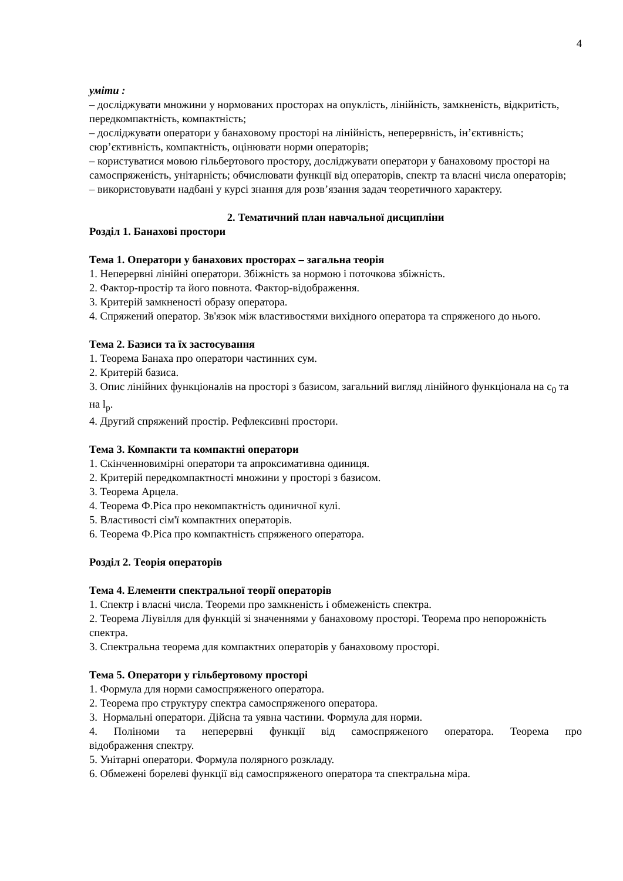4
уміти :
– досліджувати множини у нормованих просторах на опуклість, лінійність, замкненість, відкритість, передкомпактність, компактність;
– досліджувати оператори у банаховому просторі на лінійність, неперервність, ін’єктивність; сюр’єктивність, компактність, оцінювати норми операторів;
– користуватися мовою гільбертового простору, досліджувати оператори у банаховому просторі на самоспряженість, унітарність; обчислювати функції від операторів, спектр та власні числа операторів;
– використовувати надбані у курсі знання для розв’язання задач теоретичного характеру.
2. Тематичний план навчальної дисципліни
Розділ 1. Банахові простори
Тема 1. Оператори у банахових просторах – загальна теорія
1. Неперервні лінійні оператори. Збіжність за нормою і поточкова збіжність.
2. Фактор-простір та його повнота. Фактор-відображення.
3. Критерій замкненості образу оператора.
4. Спряжений оператор. Зв'язок між властивостями вихідного оператора та спряженого до нього.
Тема 2. Базиси та їх застосування
1. Теорема Банаха про оператори частинних сум.
2. Критерій базиса.
3. Опис лінійних функціоналів на просторі з базисом, загальний вигляд лінійного функціонала на c<sub>0</sub> та на l<sub>p</sub>.
4. Другий спряжений простір. Рефлексивні простори.
Тема 3. Компакти та компактні оператори
1. Скінченновимірні оператори та апроксимативна одиниця.
2. Критерій передкомпактності множини у просторі з базисом.
3. Теорема Арцела.
4. Теорема Ф.Ріса про некомпактність одиничної кулі.
5. Властивості сім'ї компактних операторів.
6. Теорема Ф.Ріса про компактність спряженого оператора.
Розділ 2. Теорія операторів
Тема 4. Елементи спектральної теорії операторів
1. Спектр і власні числа. Теореми про замкненість і обмеженість спектра.
2. Теорема Ліувілля для функцій зі значеннями у банаховому просторі. Теорема про непорожність спектра.
3. Спектральна теорема для компактних операторів у банаховому просторі.
Тема 5. Оператори у гільбертовому просторі
1. Формула для норми самоспряженого оператора.
2. Теорема про структуру спектра самоспряженого оператора.
3. Нормальні оператори. Дійсна та уявна частини. Формула для норми.
4. Поліноми та неперервні функції від самоспряженого оператора. Теорема про
відображення спектру.
5. Унітарні оператори. Формула полярного розкладу.
6. Обмежені борелеві функції від самоспряженого оператора та спектральна міра.